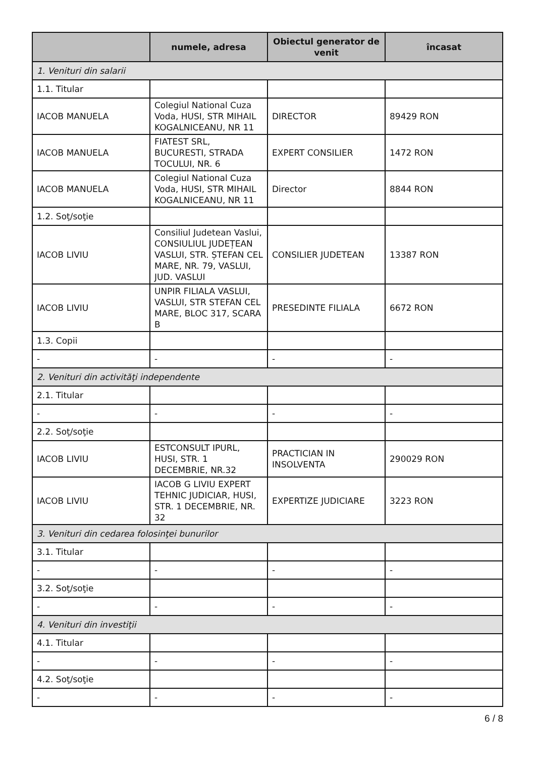| | numele, adresa | Obiectul generator de venit | încasat |
| --- | --- | --- | --- |
| 1. Venituri din salarii | | | |
| 1.1. Titular | | | |
| IACOB MANUELA | Colegiul National Cuza Voda, HUSI, STR MIHAIL KOGALNICEANU, NR 11 | DIRECTOR | 89429 RON |
| IACOB MANUELA | FIATEST SRL, BUCURESTI, STRADA TOCULUI, NR. 6 | EXPERT CONSILIER | 1472 RON |
| IACOB MANUELA | Colegiul National Cuza Voda, HUSI, STR MIHAIL KOGALNICEANU, NR 11 | Director | 8844 RON |
| 1.2. Soţ/soţie | | | |
| IACOB LIVIU | Consiliul Judetean Vaslui, CONSIULIUL JUDEȚEAN VASLUI, STR. ȘTEFAN CEL MARE, NR. 79, VASLUI, JUD. VASLUI | CONSILIER JUDETEAN | 13387 RON |
| IACOB LIVIU | UNPIR FILIALA VASLUI, VASLUI, STR STEFAN CEL MARE, BLOC 317, SCARA B | PRESEDINTE FILIALA | 6672 RON |
| 1.3. Copii | | | |
| - | - | - | - |
| 2. Venituri din activităţi independente | | | |
| 2.1. Titular | | | |
| - | - | - | - |
| 2.2. Soţ/soţie | | | |
| IACOB LIVIU | ESTCONSULT IPURL, HUSI, STR. 1 DECEMBRIE, NR.32 | PRACTICIAN IN INSOLVENTA | 290029 RON |
| IACOB LIVIU | IACOB G LIVIU EXPERT TEHNIC JUDICIAR, HUSI, STR. 1 DECEMBRIE, NR. 32 | EXPERTIZE JUDICIARE | 3223 RON |
| 3. Venituri din cedarea folosinţei bunurilor | | | |
| 3.1. Titular | | | |
| - | - | - | - |
| 3.2. Soţ/soţie | | | |
| - | - | - | - |
| 4. Venituri din investiţii | | | |
| 4.1. Titular | | | |
| - | - | - | - |
| 4.2. Soţ/soţie | | | |
| - | - | - | - |
6 / 8